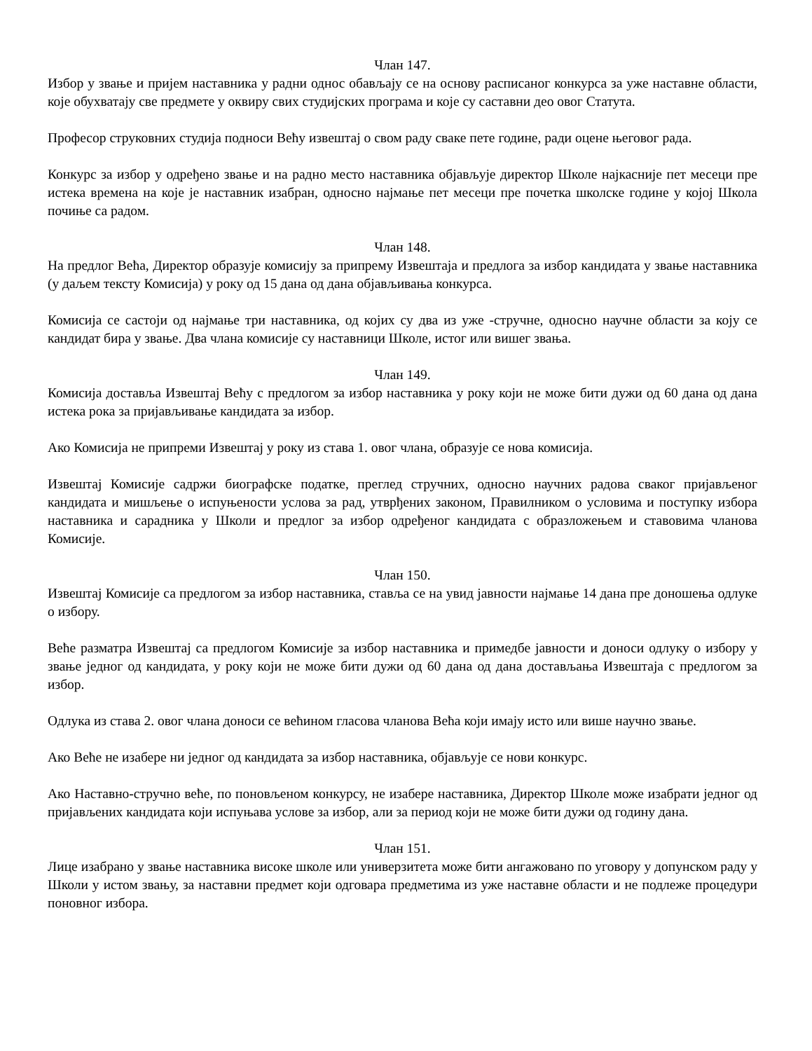Члан 147.
Избор у звање и пријем наставника у радни однос обављају се на основу расписаног конкурса за уже наставне области, које обухватају све предмете у оквиру свих студијских програма и које су саставни део овог Статута.
Професор струковних студија подноси Већу извештај о свом раду сваке пете године, ради оцене његовог рада.
Конкурс за избор у одређено звање и на радно место наставника објављује директор Школе најкасније пет месеци пре истека времена на које је наставник изабран, односно најмање пет месеци пре почетка школске године у којој Школа почиње са радом.
Члан 148.
На предлог Већа, Директор образује комисију за припрему Извештаја и предлога за избор кандидата у звање наставника (у даљем тексту Комисија) у року од 15 дана од дана објављивања конкурса.
Комисија се састоји од најмање три наставника, од којих су два из уже -стручне, односно научне области за коју се кандидат бира у звање. Два члана комисије су наставници Школе, истог или вишег звања.
Члан 149.
Комисија доставља Извештај Већу с предлогом за избор наставника у року који не може бити дужи од 60 дана од дана истека рока за пријављивање кандидата за избор.
Ако Комисија не припреми Извештај у року из става 1. овог члана, образује се нова комисија.
Извештај Комисије садржи биографске податке, преглед стручних, односно научних радова сваког пријављеног кандидата и мишљење о испуњености услова за рад, утврђених законом, Правилником о условима и поступку избора наставника и сарадника у Школи и предлог за избор одређеног кандидата с образложењем и ставовима чланова Комисије.
Члан 150.
Извештај Комисије са предлогом за избор наставника, ставља се на увид јавности најмање 14 дана пре доношења одлуке о избору.
Веће разматра Извештај са предлогом Комисије за избор наставника и примедбе јавности и доноси одлуку о избору у звање једног од кандидата, у року који не може бити дужи од 60 дана од дана достављања Извештаја с предлогом за избор.
Одлука из става 2. овог члана доноси се већином гласова чланова Већа који имају исто или више научно звање.
Ако Веће не изабере ни једног од кандидата за избор наставника, објављује се нови конкурс.
Ако Наставно-стручно веће, по поновљеном конкурсу, не изабере наставника, Директор Школе може изабрати једног од пријављених кандидата који испуњава услове за избор, али за период који не може бити дужи од годину дана.
Члан 151.
Лице изабрано у звање наставника високе школе или универзитета може бити ангажовано по уговору у допунском раду у Школи у истом звању, за наставни предмет који одговара предметима из уже наставне области и не подлеже процедури поновног избора.